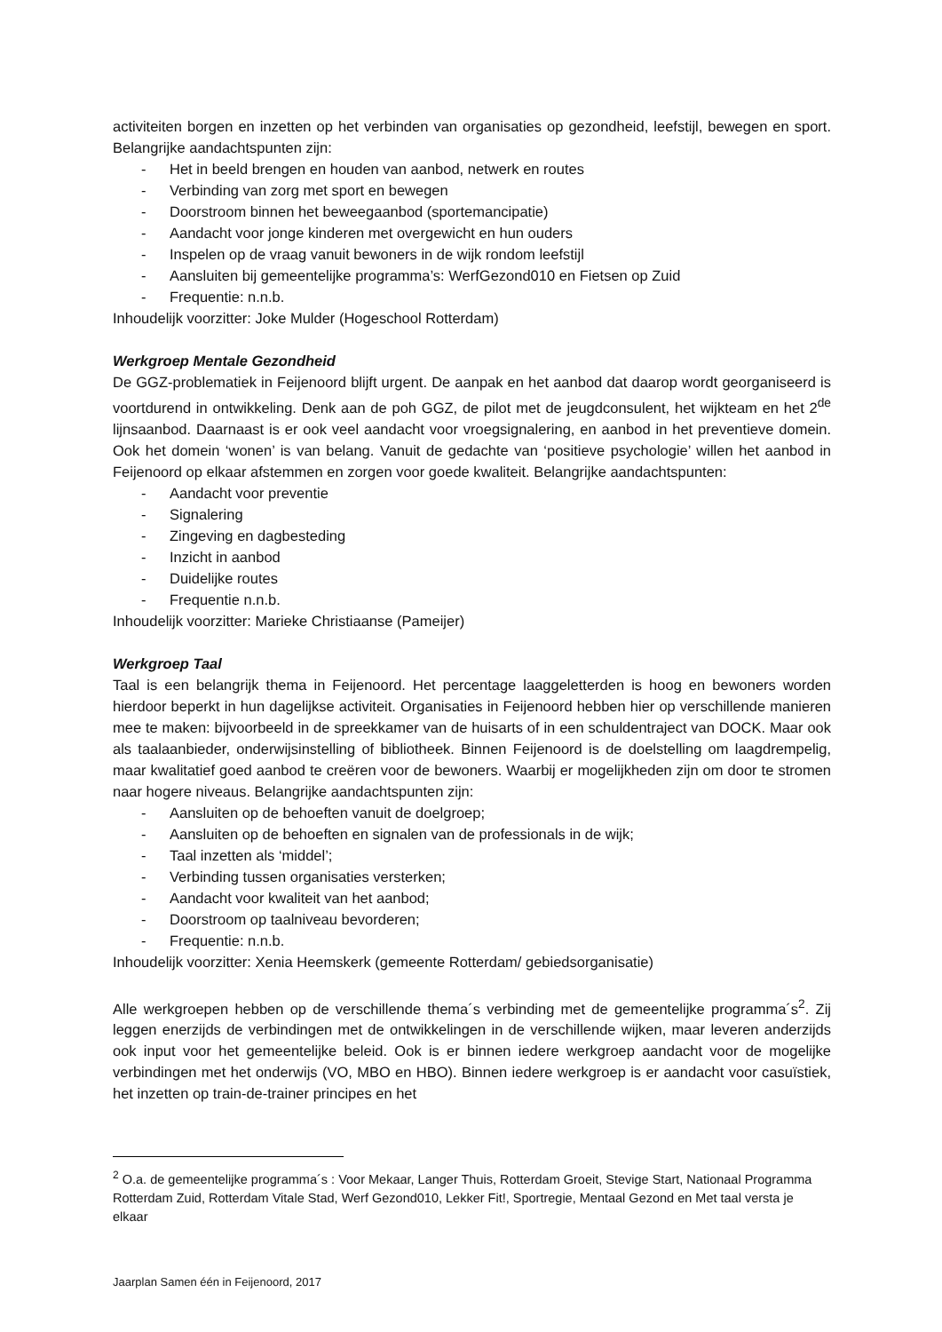activiteiten borgen en inzetten op het verbinden van organisaties op gezondheid, leefstijl, bewegen en sport. Belangrijke aandachtspunten zijn:
- Het in beeld brengen en houden van aanbod, netwerk en routes
- Verbinding van zorg met sport en bewegen
- Doorstroom binnen het beweegaanbod (sportemancipatie)
- Aandacht voor jonge kinderen met overgewicht en hun ouders
- Inspelen op de vraag vanuit bewoners in de wijk rondom leefstijl
- Aansluiten bij gemeentelijke programma’s: WerfGezond010 en Fietsen op Zuid
- Frequentie: n.n.b.
Inhoudelijk voorzitter: Joke Mulder (Hogeschool Rotterdam)
Werkgroep Mentale Gezondheid
De GGZ-problematiek in Feijenoord blijft urgent. De aanpak en het aanbod dat daarop wordt georganiseerd is voortdurend in ontwikkeling. Denk aan de poh GGZ, de pilot met de jeugdconsulent, het wijkteam en het 2<sup>de</sup> lijnsaanbod. Daarnaast is er ook veel aandacht voor vroegsignalering, en aanbod in het preventieve domein. Ook het domein ‘wonen’ is van belang. Vanuit de gedachte van ‘positieve psychologie’ willen het aanbod in Feijenoord op elkaar afstemmen en zorgen voor goede kwaliteit. Belangrijke aandachtspunten:
- Aandacht voor preventie
- Signalering
- Zingeving en dagbesteding
- Inzicht in aanbod
- Duidelijke routes
- Frequentie n.n.b.
Inhoudelijk voorzitter: Marieke Christiaanse (Pameijer)
Werkgroep Taal
Taal is een belangrijk thema in Feijenoord. Het percentage laaggeletterden is hoog en bewoners worden hierdoor beperkt in hun dagelijkse activiteit. Organisaties in Feijenoord hebben hier op verschillende manieren mee te maken: bijvoorbeeld in de spreekkamer van de huisarts of in een schuldentraject van DOCK. Maar ook als taalaanbieder, onderwijsinstelling of bibliotheek. Binnen Feijenoord is de doelstelling om laagdrempelig, maar kwalitatief goed aanbod te creëren voor de bewoners. Waarbij er mogelijkheden zijn om door te stromen naar hogere niveaus. Belangrijke aandachtspunten zijn:
- Aansluiten op de behoeften vanuit de doelgroep;
- Aansluiten op de behoeften en signalen van de professionals in de wijk;
- Taal inzetten als ‘middel’;
- Verbinding tussen organisaties versterken;
- Aandacht voor kwaliteit van het aanbod;
- Doorstroom op taalniveau bevorderen;
- Frequentie: n.n.b.
Inhoudelijk voorzitter: Xenia Heemskerk (gemeente Rotterdam/ gebiedsorganisatie)
Alle werkgroepen hebben op de verschillende thema´s verbinding met de gemeentelijke programma´s<sup>2</sup>. Zij leggen enerzijds de verbindingen met de ontwikkelingen in de verschillende wijken, maar leveren anderzijds ook input voor het gemeentelijke beleid. Ook is er binnen iedere werkgroep aandacht voor de mogelijke verbindingen met het onderwijs (VO, MBO en HBO). Binnen iedere werkgroep is er aandacht voor casuïstiek, het inzetten op train-de-trainer principes en het
<sup>2</sup> O.a. de gemeentelijke programma´s : Voor Mekaar, Langer Thuis, Rotterdam Groeit, Stevige Start, Nationaal Programma Rotterdam Zuid, Rotterdam Vitale Stad, Werf Gezond010, Lekker Fit!, Sportregie, Mentaal Gezond en Met taal versta je elkaar
Jaarplan Samen één in Feijenoord, 2017